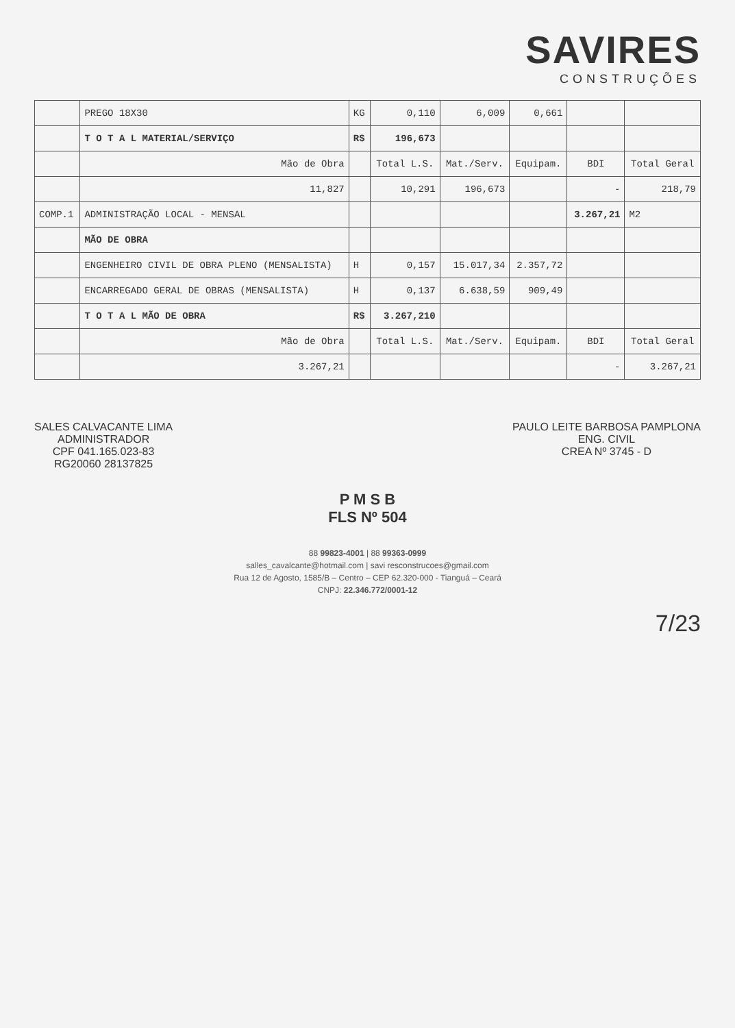SAVIRES
CONSTRUÇÕES
| | PREGO 18X30 | KG | 0,110 | 6,009 | 0,661 | | |
| | T O T A L MATERIAL/SERVIÇO | R$ | 196,673 | | | | |
| | Mão de Obra | | Total L.S. | Mat./Serv. | Equipam. | BDI | Total Geral |
| | 11,827 | | 10,291 | 196,673 | | - | 218,79 |
| COMP.1 | ADMINISTRAÇÃO LOCAL - MENSAL | | | | | 3.267,21 | M2 |
| | MÃO DE OBRA | | | | | | |
| | ENGENHEIRO CIVIL DE OBRA PLENO (MENSALISTA) | H | 0,157 | 15.017,34 | 2.357,72 | | |
| | ENCARREGADO GERAL DE OBRAS (MENSALISTA) | H | 0,137 | 6.638,59 | 909,49 | | |
| | T O T A L MÃO DE OBRA | R$ | 3.267,210 | | | | |
| | Mão de Obra | | Total L.S. | Mat./Serv. | Equipam. | BDI | Total Geral |
| | 3.267,21 | | | | | - | 3.267,21 |
SALES CALVACANTE LIMA
ADMINISTRADOR
CPF 041.165.023-83
RG20060 28137825
PAULO LEITE BARBOSA PAMPLONA
ENG. CIVIL
CREA Nº 3745 - D
P M S B
FLS Nº 504
88 99823-4001 | 88 99363-0999
salles_cavalcante@hotmail.com | savi resconstrucoes@gmail.com
Rua 12 de Agosto, 1585/B – Centro – CEP 62.320-000 - Tianguá – Ceará
CNPJ: 22.346.772/0001-12
7/23